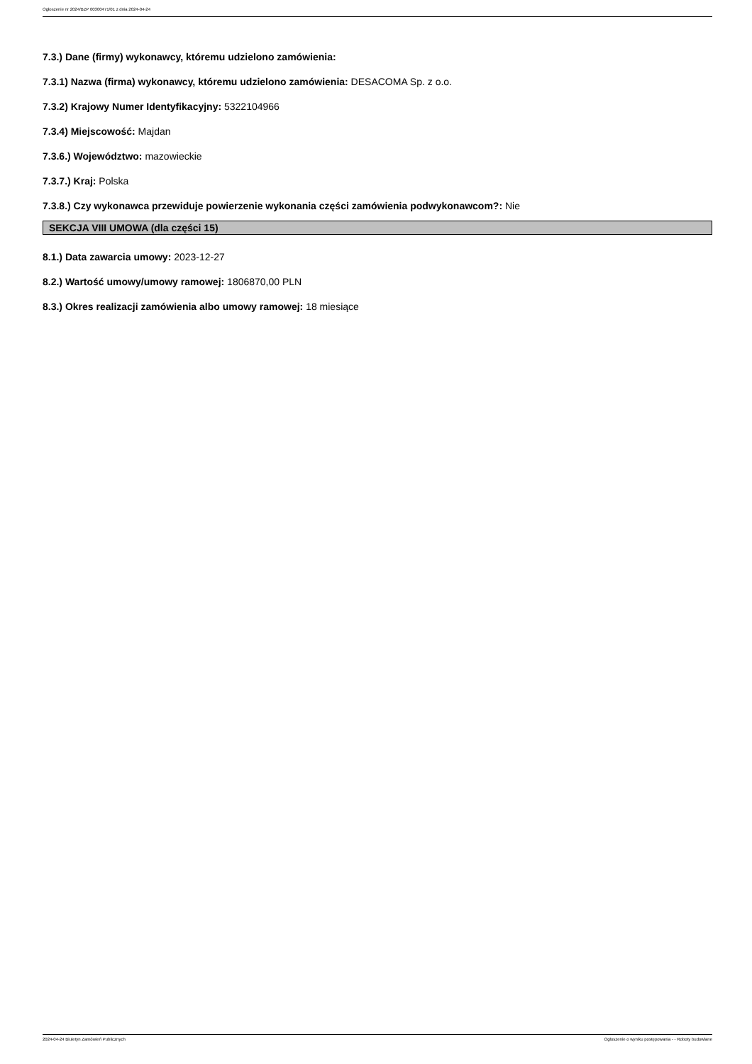Ogłoszenie nr 2024/BZP 00300471/01 z dnia 2024-04-24
7.3.) Dane (firmy) wykonawcy, któremu udzielono zamówienia:
7.3.1) Nazwa (firma) wykonawcy, któremu udzielono zamówienia: DESACOMA Sp. z o.o.
7.3.2) Krajowy Numer Identyfikacyjny: 5322104966
7.3.4) Miejscowość: Majdan
7.3.6.) Województwo: mazowieckie
7.3.7.) Kraj: Polska
7.3.8.) Czy wykonawca przewiduje powierzenie wykonania części zamówienia podwykonawcom?: Nie
SEKCJA VIII UMOWA (dla części 15)
8.1.) Data zawarcia umowy: 2023-12-27
8.2.) Wartość umowy/umowy ramowej: 1806870,00 PLN
8.3.) Okres realizacji zamówienia albo umowy ramowej: 18 miesiące
2024-04-24 Biuletyn Zamówień Publicznych Ogłoszenie o wyniku postępowania - - Roboty budowlane